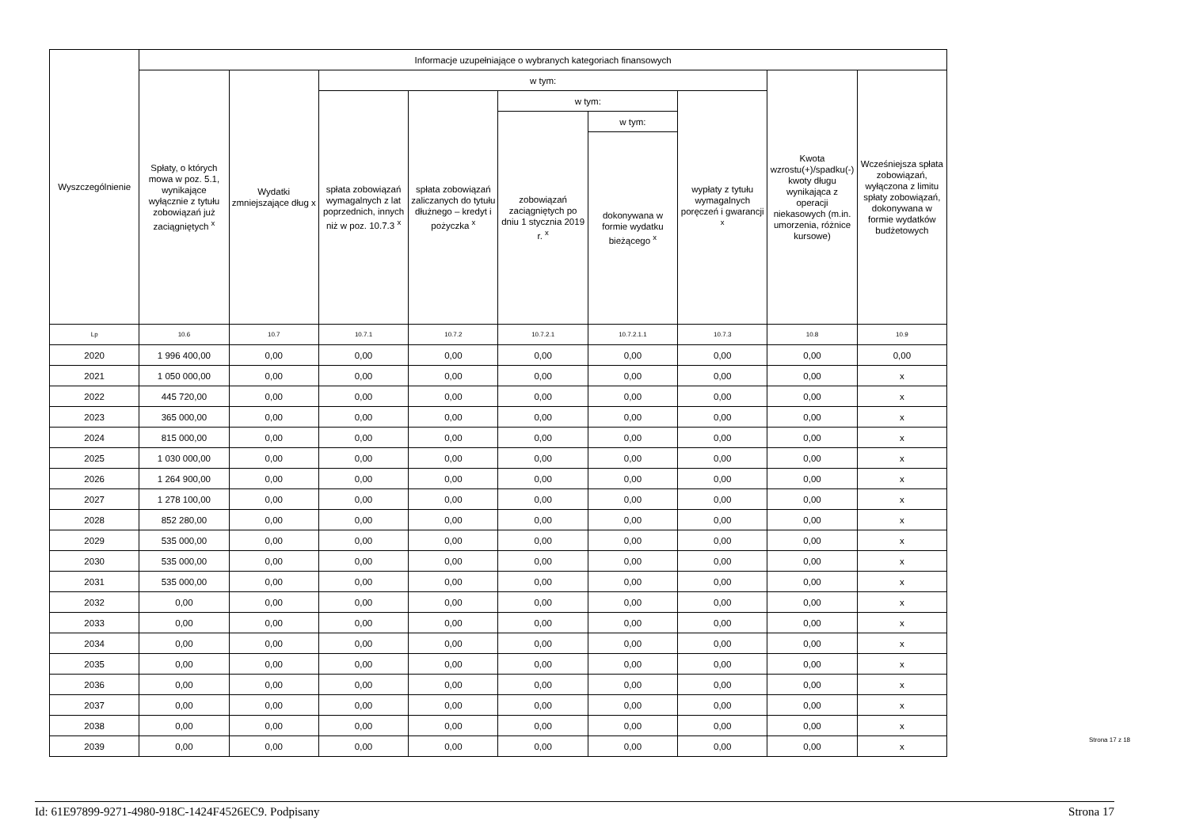| Wyszczególnienie | Informacje uzupełniające o wybranych kategoriach finansowych | | | | | | | | |
| --- | --- | --- | --- | --- | --- | --- | --- | --- | --- |
| | Spłaty, o których mowa w poz. 5.1, wynikające wyłącznie z tytułu zobowiązań już zaciągniętych <sup>x</sup> | Wydatki zmniejszające dług x | w tym: | | | | | Kwota wzrostu(+)/spadku(-) kwoty długu wynikająca z operacji niekasowych (m.in. umorzenia, różnice kursowe) | Wcześniejsza spłata zobowiązań, wyłączona z limitu spłaty zobowiązań, dokonywana w formie wydatków budżetowych |
| | | | spłata zobowiązań wymagalnych z lat poprzednich, innych niż w poz. 10.7.3 <sup>x</sup> | spłata zobowiązań zaliczanych do tytułu dłużnego – kredyt i pożyczka <sup>x</sup> | w tym: | | wypłaty z tytułu wymagalnych poręczeń i gwarancji <sup>x</sup> | | |
| | | | | | zobowiązań zaciągniętych po dniu 1 stycznia 2019 r. <sup>x</sup> | w tym: | | | |
| | | | | | | dokonywana w formie wydatku bieżącego <sup>x</sup> | | | |
| Lp | 10.6 | 10.7 | 10.7.1 | 10.7.2 | 10.7.2.1 | 10.7.2.1.1 | 10.7.3 | 10.8 | 10.9 |
| 2020 | 1 996 400,00 | 0,00 | 0,00 | 0,00 | 0,00 | 0,00 | 0,00 | 0,00 | 0,00 |
| 2021 | 1 050 000,00 | 0,00 | 0,00 | 0,00 | 0,00 | 0,00 | 0,00 | 0,00 | x |
| 2022 | 445 720,00 | 0,00 | 0,00 | 0,00 | 0,00 | 0,00 | 0,00 | 0,00 | x |
| 2023 | 365 000,00 | 0,00 | 0,00 | 0,00 | 0,00 | 0,00 | 0,00 | 0,00 | x |
| 2024 | 815 000,00 | 0,00 | 0,00 | 0,00 | 0,00 | 0,00 | 0,00 | 0,00 | x |
| 2025 | 1 030 000,00 | 0,00 | 0,00 | 0,00 | 0,00 | 0,00 | 0,00 | 0,00 | x |
| 2026 | 1 264 900,00 | 0,00 | 0,00 | 0,00 | 0,00 | 0,00 | 0,00 | 0,00 | x |
| 2027 | 1 278 100,00 | 0,00 | 0,00 | 0,00 | 0,00 | 0,00 | 0,00 | 0,00 | x |
| 2028 | 852 280,00 | 0,00 | 0,00 | 0,00 | 0,00 | 0,00 | 0,00 | 0,00 | x |
| 2029 | 535 000,00 | 0,00 | 0,00 | 0,00 | 0,00 | 0,00 | 0,00 | 0,00 | x |
| 2030 | 535 000,00 | 0,00 | 0,00 | 0,00 | 0,00 | 0,00 | 0,00 | 0,00 | x |
| 2031 | 535 000,00 | 0,00 | 0,00 | 0,00 | 0,00 | 0,00 | 0,00 | 0,00 | x |
| 2032 | 0,00 | 0,00 | 0,00 | 0,00 | 0,00 | 0,00 | 0,00 | 0,00 | x |
| 2033 | 0,00 | 0,00 | 0,00 | 0,00 | 0,00 | 0,00 | 0,00 | 0,00 | x |
| 2034 | 0,00 | 0,00 | 0,00 | 0,00 | 0,00 | 0,00 | 0,00 | 0,00 | x |
| 2035 | 0,00 | 0,00 | 0,00 | 0,00 | 0,00 | 0,00 | 0,00 | 0,00 | x |
| 2036 | 0,00 | 0,00 | 0,00 | 0,00 | 0,00 | 0,00 | 0,00 | 0,00 | x |
| 2037 | 0,00 | 0,00 | 0,00 | 0,00 | 0,00 | 0,00 | 0,00 | 0,00 | x |
| 2038 | 0,00 | 0,00 | 0,00 | 0,00 | 0,00 | 0,00 | 0,00 | 0,00 | x |
| 2039 | 0,00 | 0,00 | 0,00 | 0,00 | 0,00 | 0,00 | 0,00 | 0,00 | x |
Strona 17 z 18
Id: 61E97899-9271-4980-918C-1424F4526EC9. Podpisany Strona 17